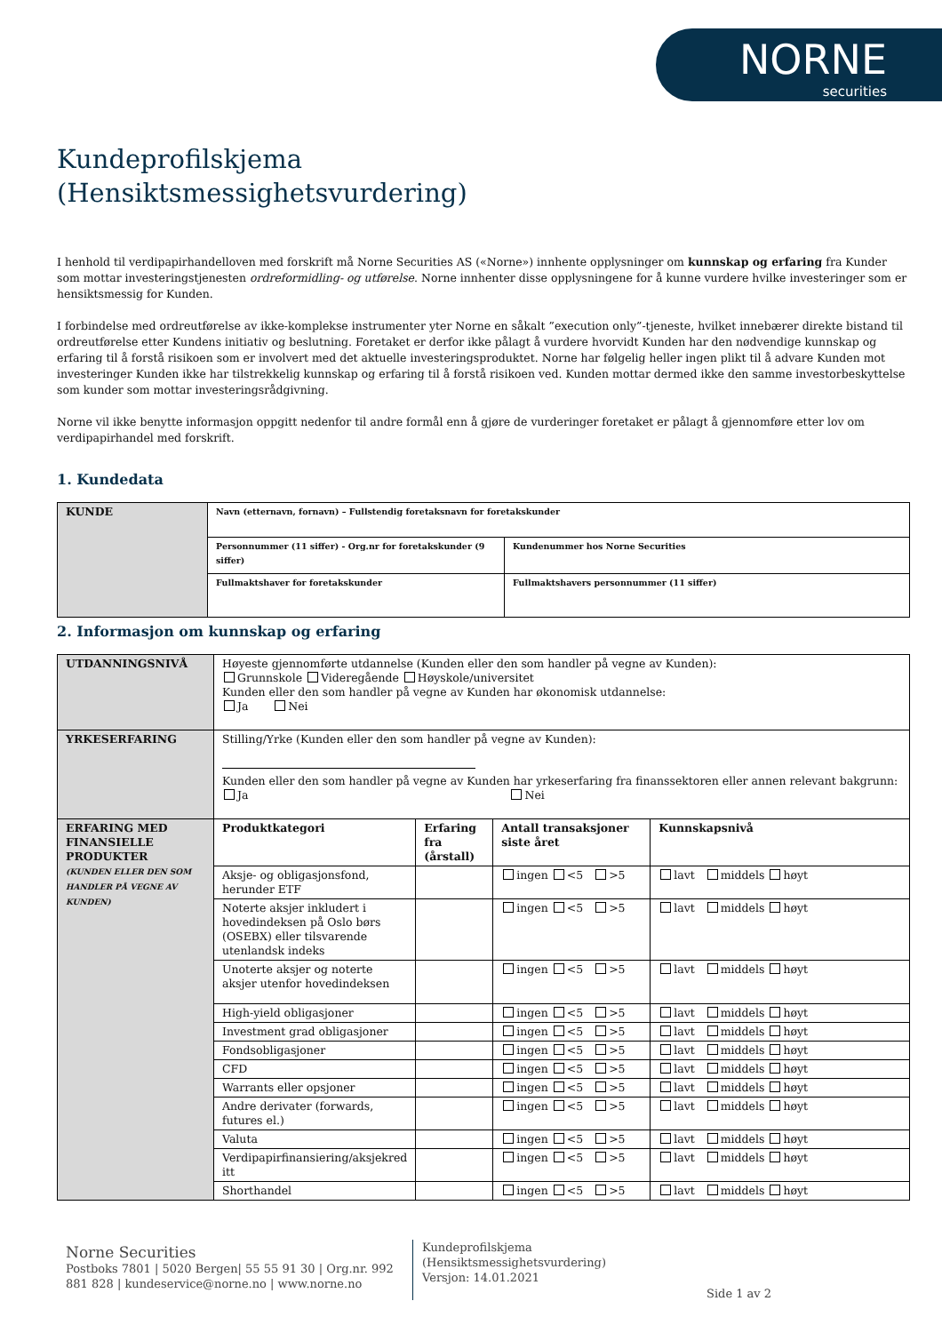NORNE
securities
Kundeprofilskjema
(Hensiktsmessighetsvurdering)
I henhold til verdipapirhandelloven med forskrift må Norne Securities AS («Norne») innhente opplysninger om kunnskap og erfaring fra Kunder som mottar investeringstjenesten ordreformidling- og utførelse. Norne innhenter disse opplysningene for å kunne vurdere hvilke investeringer som er hensiktsmessig for Kunden.
I forbindelse med ordreutførelse av ikke-komplekse instrumenter yter Norne en såkalt ”execution only”-tjeneste, hvilket innebærer direkte bistand til ordreutførelse etter Kundens initiativ og beslutning. Foretaket er derfor ikke pålagt å vurdere hvorvidt Kunden har den nødvendige kunnskap og erfaring til å forstå risikoen som er involvert med det aktuelle investeringsproduktet. Norne har følgelig heller ingen plikt til å advare Kunden mot investeringer Kunden ikke har tilstrekkelig kunnskap og erfaring til å forstå risikoen ved. Kunden mottar dermed ikke den samme investorbeskyttelse som kunder som mottar investeringsrådgivning.
Norne vil ikke benytte informasjon oppgitt nedenfor til andre formål enn å gjøre de vurderinger foretaket er pålagt å gjennomføre etter lov om verdipapirhandel med forskrift.
1. Kundedata
| KUNDE | Navn (etternavn, fornavn) – Fullstendig foretaksnavn for foretakskunder | |
| | Personnummer (11 siffer) - Org.nr for foretakskunder (9 siffer) | Kundenummer hos Norne Securities |
| | Fullmaktshaver for foretakskunder | Fullmaktshavers personnummer (11 siffer) |
2. Informasjon om kunnskap og erfaring
| UTDANNINGSNIVÅ | Høyeste gjennomførte utdannelse (Kunden eller den som handler på vegne av Kunden): Grunnskole Videregående Høyskole/universitet Kunden eller den som handler på vegne av Kunden har økonomisk utdannelse: Ja Nei | | | |
| YRKESERFARING | Stilling/Yrke (Kunden eller den som handler på vegne av Kunden): Kunden eller den som handler på vegne av Kunden har yrkeserfaring fra finanssektoren eller annen relevant bakgrunn: Ja Nei | | | |
| ERFARING MED FINANSIELLE PRODUKTER (KUNDEN ELLER DEN SOM HANDLER PÅ VEGNE AV KUNDEN) | Produktkategori | Erfaring fra (årstall) | Antall transaksjoner siste året | Kunnskapsnivå |
| | Aksje- og obligasjonsfond, herunder ETF | | ingen <5 >5 | lavt middels høyt |
| | Noterte aksjer inkludert i hovedindeksen på Oslo børs (OSEBX) eller tilsvarende utenlandsk indeks | | ingen <5 >5 | lavt middels høyt |
| | Unoterte aksjer og noterte aksjer utenfor hovedindeksen | | ingen <5 >5 | lavt middels høyt |
| | High-yield obligasjoner | | ingen <5 >5 | lavt middels høyt |
| | Investment grad obligasjoner | | ingen <5 >5 | lavt middels høyt |
| | Fondsobligasjoner | | ingen <5 >5 | lavt middels høyt |
| | CFD | | ingen <5 >5 | lavt middels høyt |
| | Warrants eller opsjoner | | ingen <5 >5 | lavt middels høyt |
| | Andre derivater (forwards, futures el.) | | ingen <5 >5 | lavt middels høyt |
| | Valuta | | ingen <5 >5 | lavt middels høyt |
| | Verdipapirfinansiering/aksjekred itt | | ingen <5 >5 | lavt middels høyt |
| | Shorthandel | | ingen <5 >5 | lavt middels høyt |
Norne Securities
Postboks 7801 | 5020 Bergen| 55 55 91 30 | Org.nr. 992 881 828 | kundeservice@norne.no | www.norne.no
Kundeprofilskjema
(Hensiktsmessighetsvurdering)
Versjon: 14.01.2021
Side 1 av 2